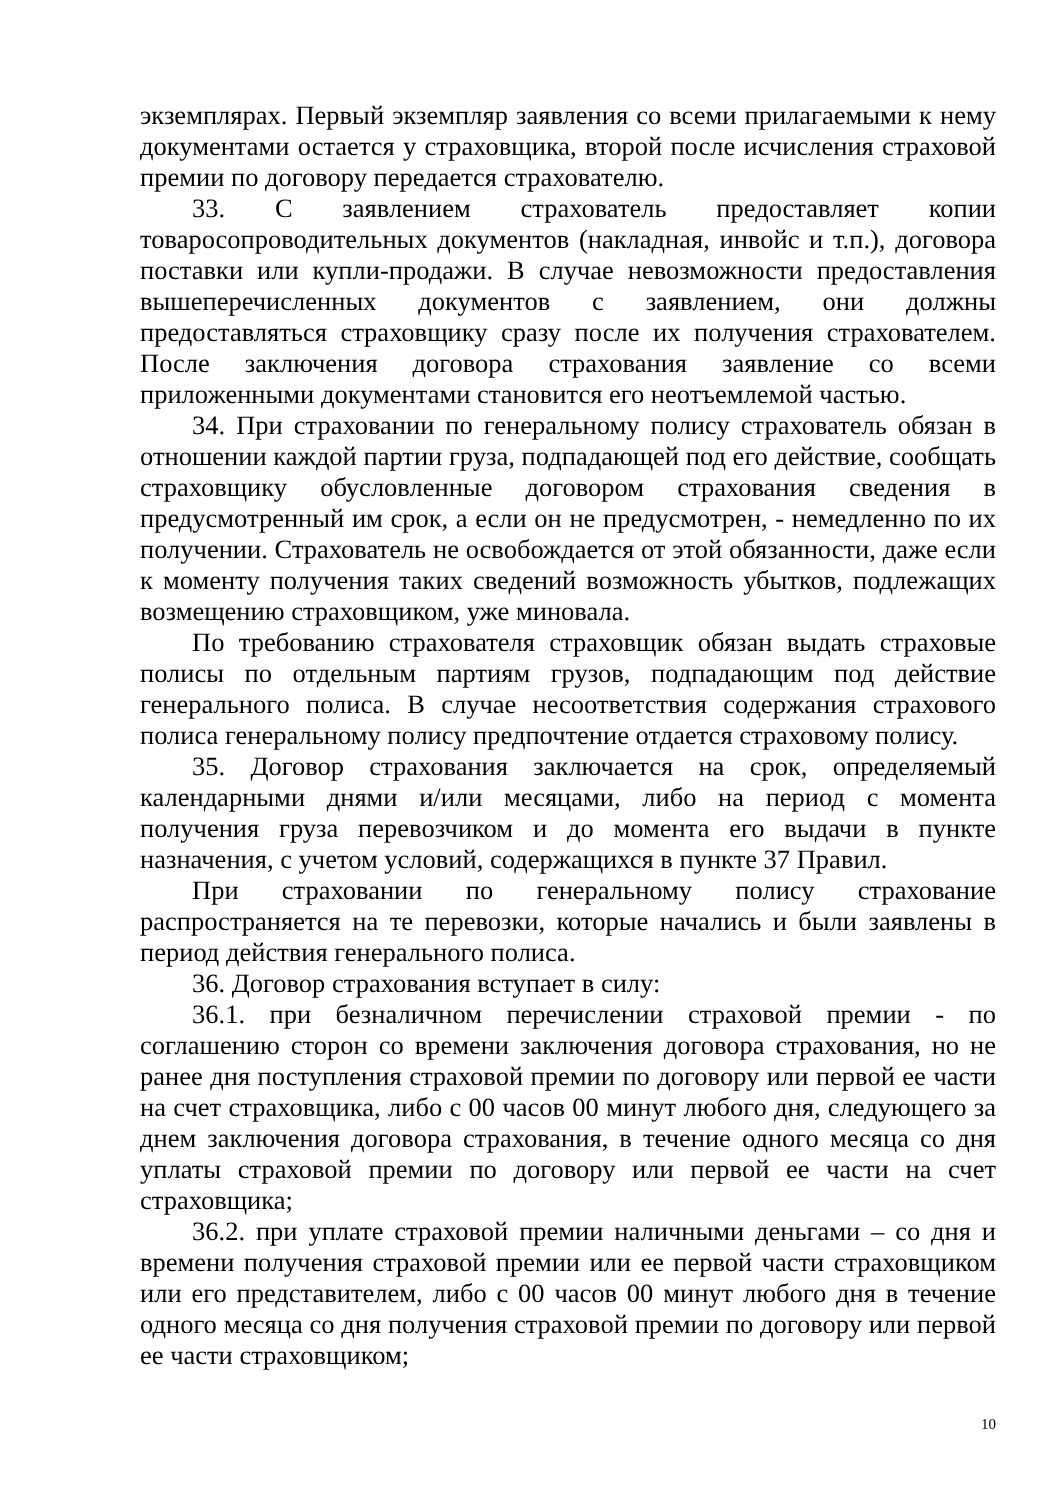экземплярах. Первый экземпляр заявления со всеми прилагаемыми к нему документами остается у страховщика, второй после исчисления страховой премии по договору передается страхователю.
33. С заявлением страхователь предоставляет копии товаросопроводительных документов (накладная, инвойс и т.п.), договора поставки или купли-продажи. В случае невозможности предоставления вышеперечисленных документов с заявлением, они должны предоставляться страховщику сразу после их получения страхователем. После заключения договора страхования заявление со всеми приложенными документами становится его неотъемлемой частью.
34. При страховании по генеральному полису страхователь обязан в отношении каждой партии груза, подпадающей под его действие, сообщать страховщику обусловленные договором страхования сведения в предусмотренный им срок, а если он не предусмотрен, - немедленно по их получении. Страхователь не освобождается от этой обязанности, даже если к моменту получения таких сведений возможность убытков, подлежащих возмещению страховщиком, уже миновала.
По требованию страхователя страховщик обязан выдать страховые полисы по отдельным партиям грузов, подпадающим под действие генерального полиса. В случае несоответствия содержания страхового полиса генеральному полису предпочтение отдается страховому полису.
35. Договор страхования заключается на срок, определяемый календарными днями и/или месяцами, либо на период с момента получения груза перевозчиком и до момента его выдачи в пункте назначения, с учетом условий, содержащихся в пункте 37 Правил.
При страховании по генеральному полису страхование распространяется на те перевозки, которые начались и были заявлены в период действия генерального полиса.
36. Договор страхования вступает в силу:
36.1. при безналичном перечислении страховой премии - по соглашению сторон со времени заключения договора страхования, но не ранее дня поступления страховой премии по договору или первой ее части на счет страховщика, либо с 00 часов 00 минут любого дня, следующего за днем заключения договора страхования, в течение одного месяца со дня уплаты страховой премии по договору или первой ее части на счет страховщика;
36.2. при уплате страховой премии наличными деньгами – со дня и времени получения страховой премии или ее первой части страховщиком или его представителем, либо с 00 часов 00 минут любого дня в течение одного месяца со дня получения страховой премии по договору или первой ее части страховщиком;
10